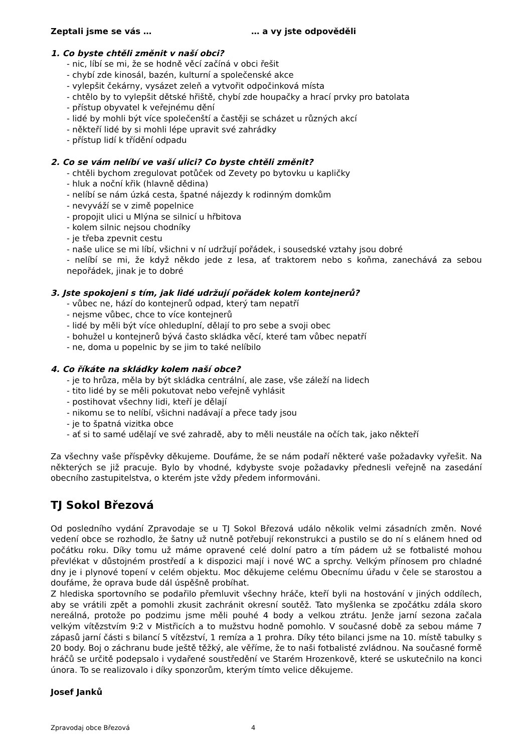Zeptali jsme se vás … … a vy jste odpověděli
1. Co byste chtěli změnit v naší obci?
- nic, líbí se mi, že se hodně věcí začíná v obci řešit
- chybí zde kinosál, bazén, kulturní a společenské akce
- vylepšit čekárny, vysázet zeleň a vytvořit odpočinková místa
- chtělo by to vylepšit dětské hřiště, chybí zde houpačky a hrací prvky pro batolata
- přístup obyvatel k veřejnému dění
- lidé by mohli být více společenští a častěji se scházet u různých akcí
- někteří lidé by si mohli lépe upravit své zahrádky
- přístup lidí k třídění odpadu
2. Co se vám nelíbí ve vaší ulici? Co byste chtěli změnit?
- chtěli bychom zregulovat potůček od Zevety po bytovku u kapličky
- hluk a noční křik (hlavně dědina)
- nelíbí se nám úzká cesta, špatné nájezdy k rodinným domkům
- nevyváží se v zimě popelnice
- propojit ulici u Mlýna se silnicí u hřbitova
- kolem silnic nejsou chodníky
- je třeba zpevnit cestu
- naše ulice se mi líbí, všichni v ní udržují pořádek, i sousedské vztahy jsou dobré
- nelíbí se mi, že když někdo jede z lesa, ať traktorem nebo s koňma, zanechává za sebou nepořádek, jinak je to dobré
3. Jste spokojeni s tím, jak lidé udržují pořádek kolem kontejnerů?
- vůbec ne, hází do kontejnerů odpad, který tam nepatří
- nejsme vůbec, chce to více kontejnerů
- lidé by měli být více ohleduplní, dělají to pro sebe a svoji obec
- bohužel u kontejnerů bývá často skládka věcí, které tam vůbec nepatří
- ne, doma u popelnic by se jim to také nelíbilo
4. Co říkáte na skládky kolem naší obce?
- je to hrůza, měla by být skládka centrální, ale zase, vše záleží na lidech
- tito lidé by se měli pokutovat nebo veřejně vyhlásit
- postihovat všechny lidi, kteří je dělají
- nikomu se to nelíbí, všichni nadávají a přece tady jsou
- je to špatná vizitka obce
- ať si to samé udělají ve své zahradě, aby to měli neustále na očích tak, jako někteří
Za všechny vaše příspěvky děkujeme. Doufáme, že se nám podaří některé vaše požadavky vyřešit. Na některých se již pracuje. Bylo by vhodné, kdybyste svoje požadavky přednesli veřejně na zasedání obecního zastupitelstva, o kterém jste vždy předem informováni.
TJ Sokol Březová
Od posledního vydání Zpravodaje se u TJ Sokol Březová událo několik velmi zásadních změn. Nové vedení obce se rozhodlo, že šatny už nutně potřebují rekonstrukci a pustilo se do ní s elánem hned od počátku roku. Díky tomu už máme opravené celé dolní patro a tím pádem už se fotbalisté mohou převlékat v důstojném prostředí a k dispozici mají i nové WC a sprchy. Velkým přínosem pro chladné dny je i plynové topení v celém objektu. Moc děkujeme celému Obecnímu úřadu v čele se starostou a doufáme, že oprava bude dál úspěšně probíhat.
Z hlediska sportovního se podařilo přemluvit všechny hráče, kteří byli na hostování v jiných oddílech, aby se vrátili zpět a pomohli zkusit zachránit okresní soutěž. Tato myšlenka se zpočátku zdála skoro nereálná, protože po podzimu jsme měli pouhé 4 body a velkou ztrátu. Jenže jarní sezona začala velkým vítězstvím 9:2 v Mistřicích a to mužstvu hodně pomohlo. V současné době za sebou máme 7 zápasů jarní části s bilancí 5 vítězství, 1 remíza a 1 prohra. Díky této bilanci jsme na 10. místě tabulky s 20 body. Boj o záchranu bude ještě těžký, ale věříme, že to naši fotbalisté zvládnou. Na současné formě hráčů se určitě podepsalo i vydařené soustředění ve Starém Hrozenkově, které se uskutečnilo na konci února. To se realizovalo i díky sponzorům, kterým tímto velice děkujeme.
Josef Janků
Zpravodaj obce Březová 4